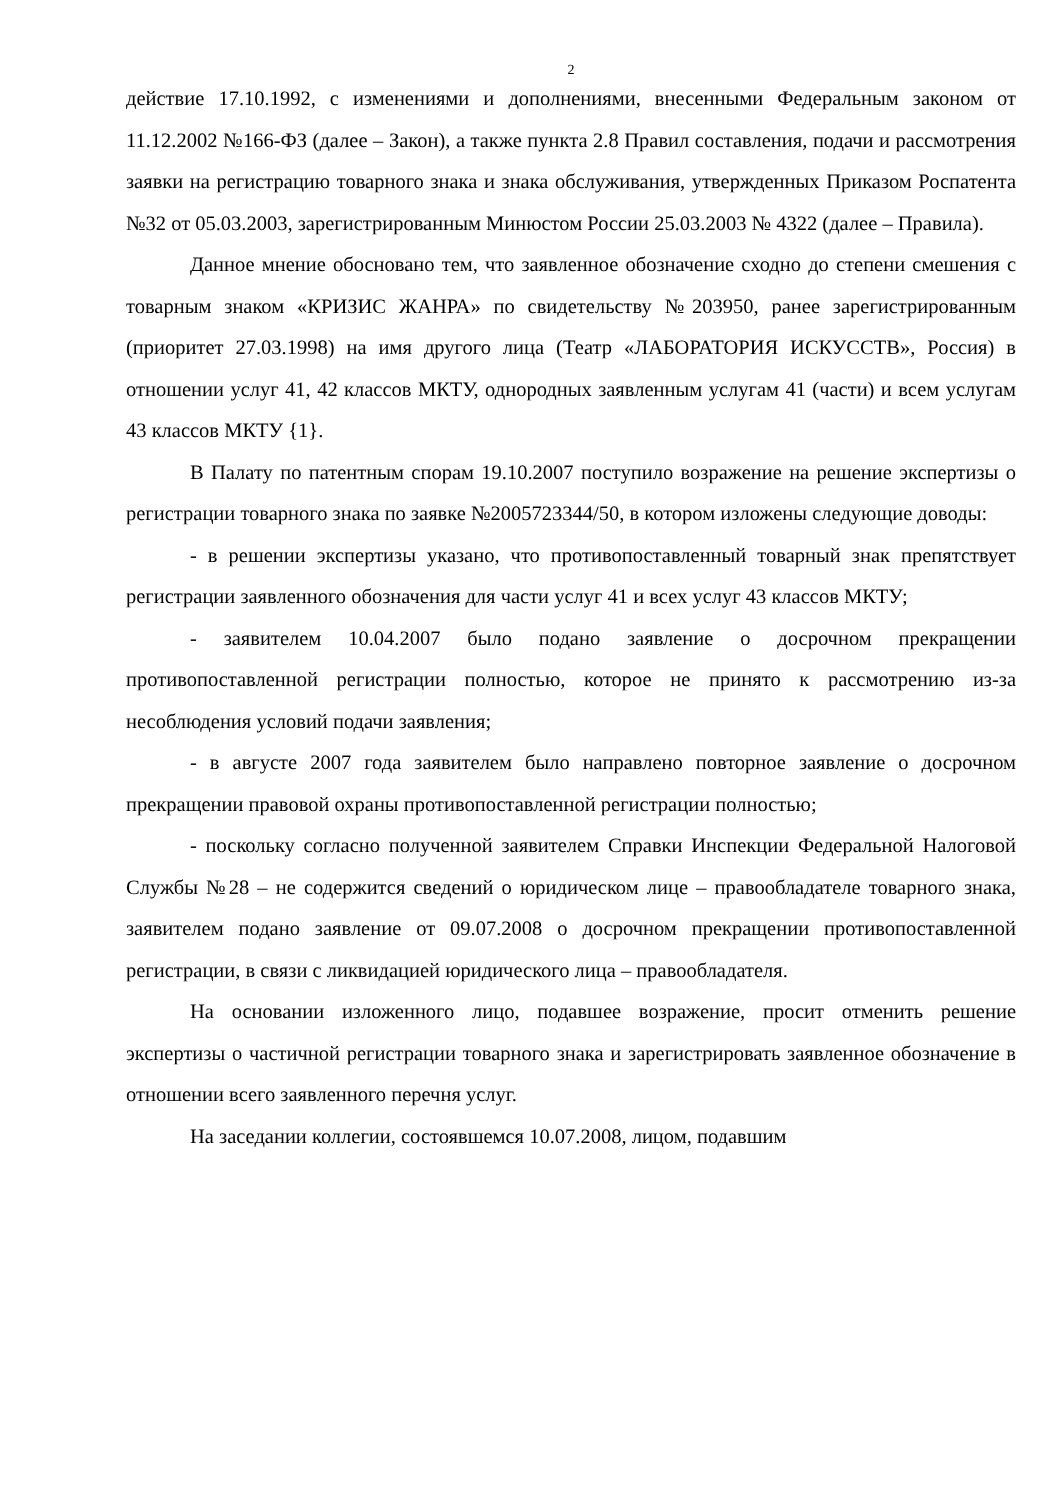2
действие 17.10.1992, с изменениями и дополнениями, внесенными Федеральным законом от 11.12.2002 №166-ФЗ (далее – Закон), а также пункта 2.8 Правил составления, подачи и рассмотрения заявки на регистрацию товарного знака и знака обслуживания, утвержденных Приказом Роспатента №32 от 05.03.2003, зарегистрированным Минюстом России 25.03.2003 № 4322 (далее – Правила).
Данное мнение обосновано тем, что заявленное обозначение сходно до степени смешения с товарным знаком «КРИЗИС ЖАНРА» по свидетельству №203950, ранее зарегистрированным (приоритет 27.03.1998) на имя другого лица (Театр «ЛАБОРАТОРИЯ ИСКУССТВ», Россия) в отношении услуг 41, 42 классов МКТУ, однородных заявленным услугам 41 (части) и всем услугам 43 классов МКТУ {1}.
В Палату по патентным спорам 19.10.2007 поступило возражение на решение экспертизы о регистрации товарного знака по заявке №2005723344/50, в котором изложены следующие доводы:
- в решении экспертизы указано, что противопоставленный товарный знак препятствует регистрации заявленного обозначения для части услуг 41 и всех услуг 43 классов МКТУ;
- заявителем 10.04.2007 было подано заявление о досрочном прекращении противопоставленной регистрации полностью, которое не принято к рассмотрению из-за несоблюдения условий подачи заявления;
- в августе 2007 года заявителем было направлено повторное заявление о досрочном прекращении правовой охраны противопоставленной регистрации полностью;
- поскольку согласно полученной заявителем Справки Инспекции Федеральной Налоговой Службы №28 – не содержится сведений о юридическом лице – правообладателе товарного знака, заявителем подано заявление от 09.07.2008 о досрочном прекращении противопоставленной регистрации, в связи с ликвидацией юридического лица – правообладателя.
На основании изложенного лицо, подавшее возражение, просит отменить решение экспертизы о частичной регистрации товарного знака и зарегистрировать заявленное обозначение в отношении всего заявленного перечня услуг.
На заседании коллегии, состоявшемся 10.07.2008, лицом, подавшим